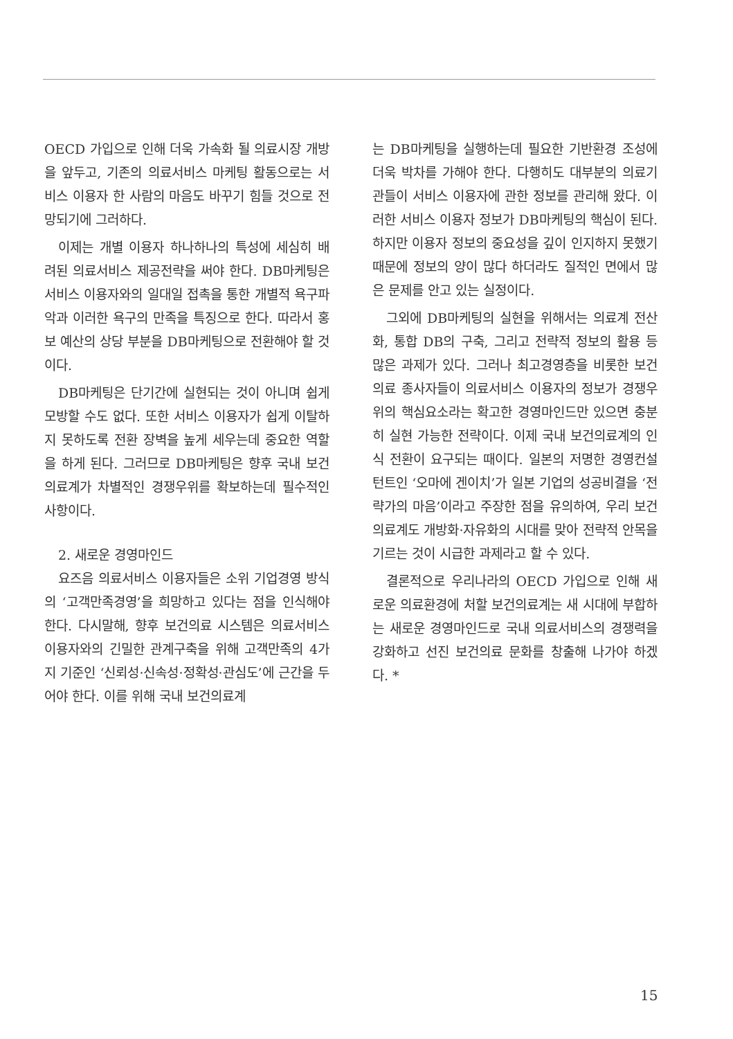OECD 가입으로 인해 더욱 가속화 될 의료시장 개방을 앞두고, 기존의 의료서비스 마케팅 활동으로는 서비스 이용자 한 사람의 마음도 바꾸기 힘들 것으로 전망되기에 그러하다.
이제는 개별 이용자 하나하나의 특성에 세심히 배려된 의료서비스 제공전략을 써야 한다. DB마케팅은 서비스 이용자와의 일대일 접촉을 통한 개별적 욕구파악과 이러한 욕구의 만족을 특징으로 한다. 따라서 홍보 예산의 상당 부분을 DB마케팅으로 전환해야 할 것이다.
DB마케팅은 단기간에 실현되는 것이 아니며 쉽게 모방할 수도 없다. 또한 서비스 이용자가 쉽게 이탈하지 못하도록 전환 장벽을 높게 세우는데 중요한 역할을 하게 된다. 그러므로 DB마케팅은 향후 국내 보건의료계가 차별적인 경쟁우위를 확보하는데 필수적인 사항이다.
2. 새로운 경영마인드
요즈음 의료서비스 이용자들은 소위 기업경영 방식의 ‘고객만족경영’을 희망하고 있다는 점을 인식해야 한다. 다시말해, 향후 보건의료 시스템은 의료서비스 이용자와의 긴밀한 관계구축을 위해 고객만족의 4가지 기준인 ‘신뢰성·신속성·정확성·관심도’에 근간을 두어야 한다. 이를 위해 국내 보건의료계
는 DB마케팅을 실행하는데 필요한 기반환경 조성에 더욱 박차를 가해야 한다. 다행히도 대부분의 의료기관들이 서비스 이용자에 관한 정보를 관리해 왔다. 이러한 서비스 이용자 정보가 DB마케팅의 핵심이 된다. 하지만 이용자 정보의 중요성을 깊이 인지하지 못했기 때문에 정보의 양이 많다 하더라도 질적인 면에서 많은 문제를 안고 있는 실정이다.
그외에 DB마케팅의 실현을 위해서는 의료계 전산화, 통합 DB의 구축, 그리고 전략적 정보의 활용 등 많은 과제가 있다. 그러나 최고경영층을 비롯한 보건의료 종사자들이 의료서비스 이용자의 정보가 경쟁우위의 핵심요소라는 확고한 경영마인드만 있으면 충분히 실현 가능한 전략이다. 이제 국내 보건의료계의 인식 전환이 요구되는 때이다. 일본의 저명한 경영컨설턴트인 ‘오마에 겐이치’가 일본 기업의 성공비결을 ‘전략가의 마음’이라고 주장한 점을 유의하여, 우리 보건의료계도 개방화·자유화의 시대를 맞아 전략적 안목을 기르는 것이 시급한 과제라고 할 수 있다.
결론적으로 우리나라의 OECD 가입으로 인해 새로운 의료환경에 처할 보건의료계는 새 시대에 부합하는 새로운 경영마인드로 국내 의료서비스의 경쟁력을 강화하고 선진 보건의료 문화를 창출해 나가야 하겠다. *
15